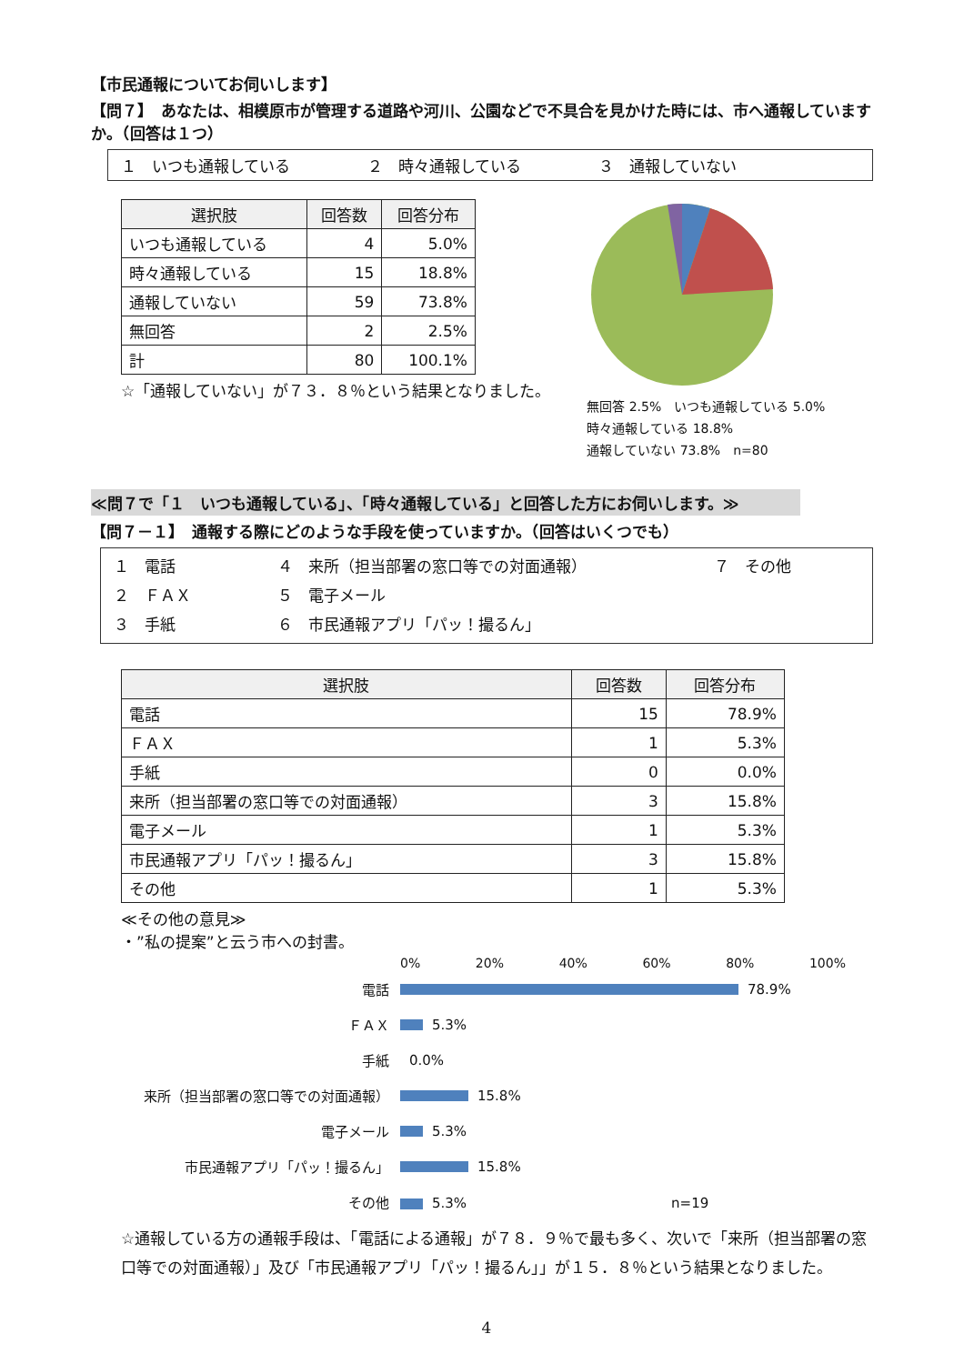【市民通報についてお伺いします】
【問７】　あなたは、相模原市が管理する道路や河川、公園などで不具合を見かけた時には、市へ通報しています か。（回答は１つ）
１　いつも通報している　　　　　２　時々通報している　　　　　３　通報していない
| 選択肢 | 回答数 | 回答分布 |
| --- | --- | --- |
| いつも通報している | 4 | 5.0% |
| 時々通報している | 15 | 18.8% |
| 通報していない | 59 | 73.8% |
| 無回答 | 2 | 2.5% |
| 計 | 80 | 100.1% |
☆「通報していない」が７３．８％という結果となりました。
無回答 2.5%　いつも通報している 5.0%
時々通報している 18.8%
通報していない 73.8%　n=80
≪問７で「１　いつも通報している」、「時々通報している」と回答した方にお伺いします。≫
【問７－１】　通報する際にどのような手段を使っていますか。（回答はいくつでも）
１　電話 ４　来所（担当部署の窓口等での対面通報） ７　その他 ２　ＦＡＸ ５　電子メール ３　手紙 ６　市民通報アプリ「パッ！撮るん」
| 選択肢 | 回答数 | 回答分布 |
| --- | --- | --- |
| 電話 | 15 | 78.9% |
| ＦＡＸ | 1 | 5.3% |
| 手紙 | 0 | 0.0% |
| 来所（担当部署の窓口等での対面通報） | 3 | 15.8% |
| 電子メール | 1 | 5.3% |
| 市民通報アプリ「パッ！撮るん」 | 3 | 15.8% |
| その他 | 1 | 5.3% |
≪その他の意見≫
・”私の提案”と云う市への封書。
0% 20% 40% 60% 80% 100%
電話
78.9%
ＦＡＸ
5.3%
手紙
0.0%
来所（担当部署の窓口等での対面通報）
15.8%
電子メール
5.3%
市民通報アプリ「パッ！撮るん」
15.8%
その他
5.3%　　　　　　　　　　　　　　　n=19
☆通報している方の通報手段は、「電話による通報」が７８．９％で最も多く、次いで「来所（担当部署の窓口等での対面通報）」及び「市民通報アプリ「パッ！撮るん」」が１５．８％という結果となりました。
4